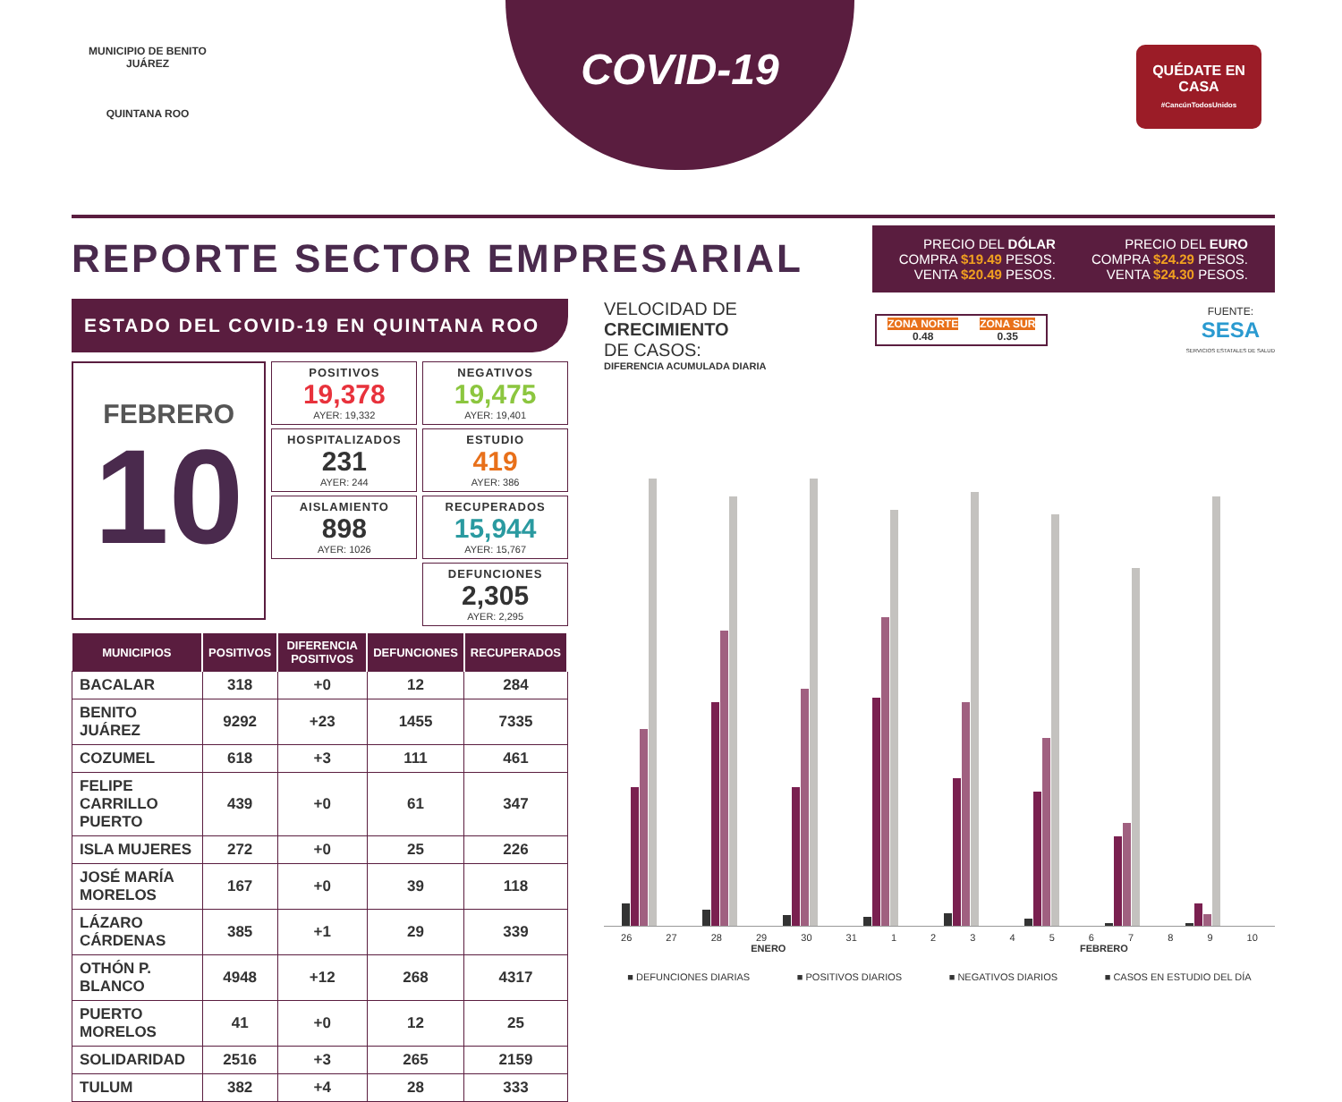MUNICIPIO DE BENITO JUÁREZ
QUINTANA ROO
COVID-19
QUÉDATE EN CASA
#CancúnTodosUnidos
REPORTE SECTOR EMPRESARIAL
PRECIO DEL DÓLAR
COMPRA $19.49 PESOS.
VENTA $20.49 PESOS.
PRECIO DEL EURO
COMPRA $24.29 PESOS.
VENTA $24.30 PESOS.
ESTADO DEL COVID-19 EN QUINTANA ROO
FEBRERO
10
POSITIVOS
19,378
AYER: 19,332
HOSPITALIZADOS
231
AYER: 244
AISLAMIENTO
898
AYER: 1026
NEGATIVOS
19,475
AYER: 19,401
ESTUDIO
419
AYER: 386
RECUPERADOS
15,944
AYER: 15,767
DEFUNCIONES
2,305
AYER: 2,295
| MUNICIPIOS | POSITIVOS | DIFERENCIA POSITIVOS | DEFUNCIONES | RECUPERADOS |
| --- | --- | --- | --- | --- |
| BACALAR | 318 | +0 | 12 | 284 |
| BENITO JUÁREZ | 9292 | +23 | 1455 | 7335 |
| COZUMEL | 618 | +3 | 111 | 461 |
| FELIPE CARRILLO PUERTO | 439 | +0 | 61 | 347 |
| ISLA MUJERES | 272 | +0 | 25 | 226 |
| JOSÉ MARÍA MORELOS | 167 | +0 | 39 | 118 |
| LÁZARO CÁRDENAS | 385 | +1 | 29 | 339 |
| OTHÓN P. BLANCO | 4948 | +12 | 268 | 4317 |
| PUERTO MORELOS | 41 | +0 | 12 | 25 |
| SOLIDARIDAD | 2516 | +3 | 265 | 2159 |
| TULUM | 382 | +4 | 28 | 333 |
VELOCIDAD DE
CRECIMIENTO
DE CASOS:
ZONA NORTE
0.48
ZONA SUR
0.35
FUENTE:
SESA
SERVICIOS ESTATALES DE SALUD
DIFERENCIA ACUMULADA DIARIA
26 27 28 29 30 31 123456789 10
ENERO FEBRERO
■ DEFUNCIONES DIARIAS ■ POSITIVOS DIARIOS ■ NEGATIVOS DIARIOS ■ CASOS EN ESTUDIO DEL DÍA